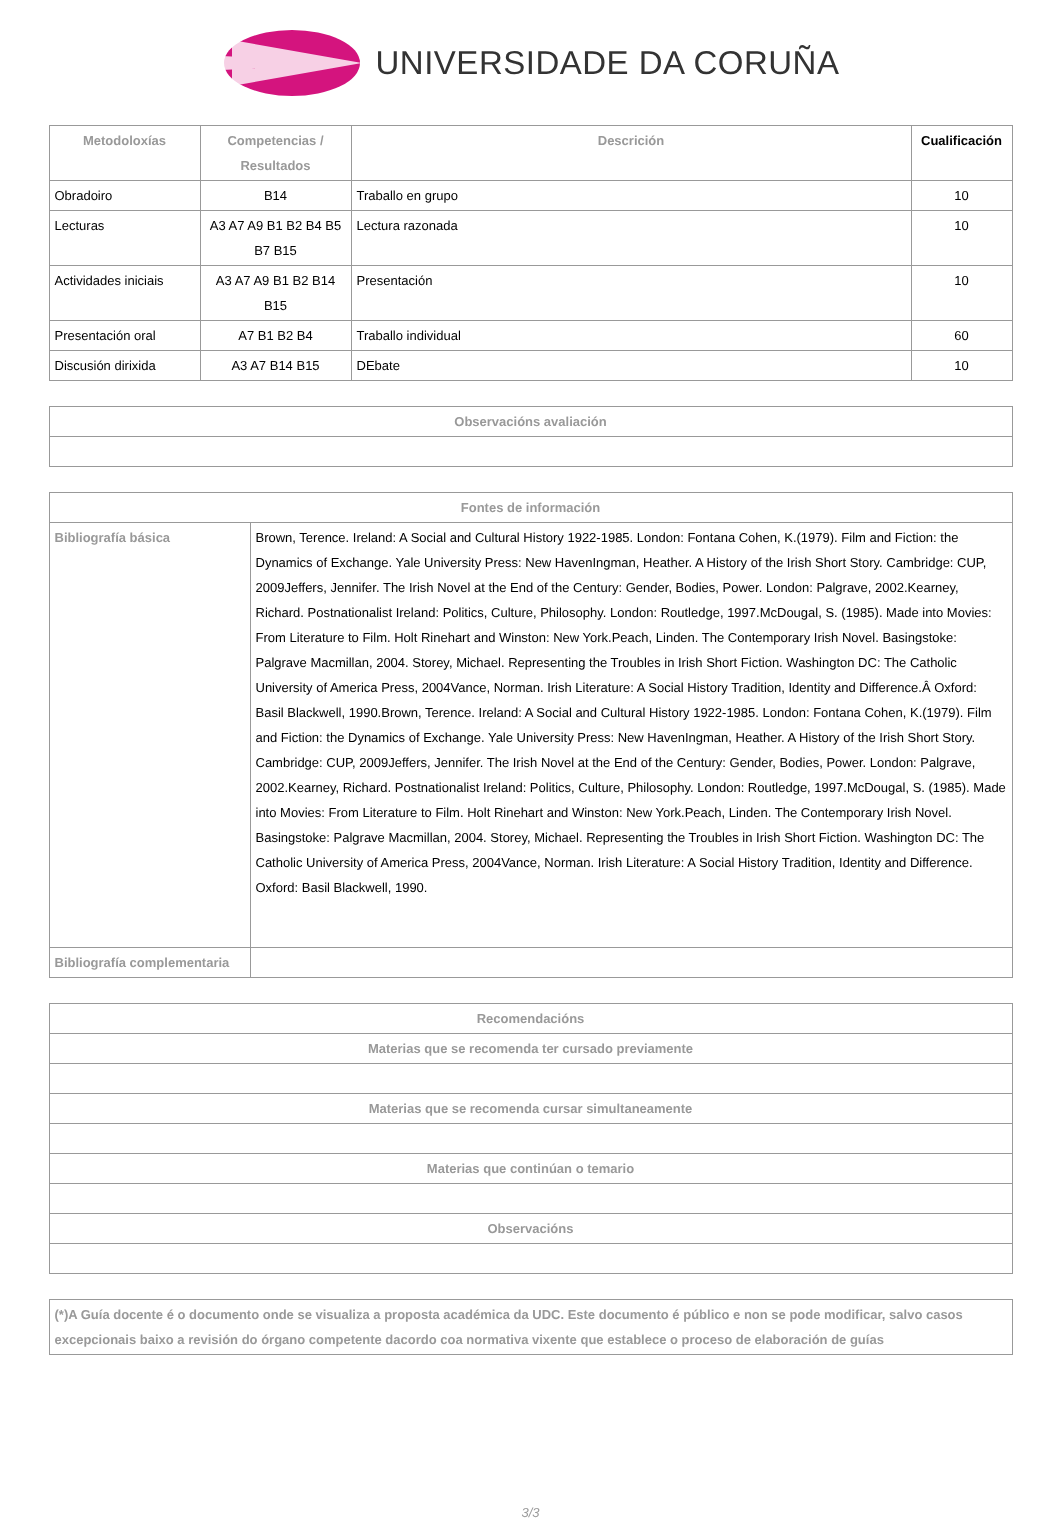UNIVERSIDADE DA CORUÑA
| Metodoloxías | Competencias / Resultados | Descrición | Cualificación |
| --- | --- | --- | --- |
| Obradoiro | B14 | Traballo en grupo | 10 |
| Lecturas | A3 A7 A9 B1 B2 B4 B5 B7 B15 | Lectura razonada | 10 |
| Actividades iniciais | A3 A7 A9 B1 B2 B14 B15 | Presentación | 10 |
| Presentación oral | A7 B1 B2 B4 | Traballo individual | 60 |
| Discusión dirixida | A3 A7 B14 B15 | DEbate | 10 |
| Observacións avaliación |
| --- |
| Fontes de información | |
| --- | --- |
| Bibliografía básica | Brown, Terence. Ireland: A Social and Cultural History 1922-1985. London: Fontana Cohen, K.(1979). Film and Fiction: the Dynamics of Exchange. Yale University Press: New HavenIngman, Heather. A History of the Irish Short Story. Cambridge: CUP, 2009Jeffers, Jennifer. The Irish Novel at the End of the Century: Gender, Bodies, Power. London: Palgrave, 2002.Kearney, Richard. Postnationalist Ireland: Politics, Culture, Philosophy. London: Routledge, 1997.McDougal, S. (1985). Made into Movies: From Literature to Film. Holt Rinehart and Winston: New York.Peach, Linden. The Contemporary Irish Novel. Basingstoke: Palgrave Macmillan, 2004. Storey, Michael. Representing the Troubles in Irish Short Fiction. Washington DC: The Catholic University of America Press, 2004Vance, Norman. Irish Literature: A Social History Tradition, Identity and Difference.Â Oxford: Basil Blackwell, 1990.Brown, Terence. Ireland: A Social and Cultural History 1922-1985. London: Fontana Cohen, K.(1979). Film and Fiction: the Dynamics of Exchange. Yale University Press: New HavenIngman, Heather. A History of the Irish Short Story. Cambridge: CUP, 2009Jeffers, Jennifer. The Irish Novel at the End of the Century: Gender, Bodies, Power. London: Palgrave, 2002.Kearney, Richard. Postnationalist Ireland: Politics, Culture, Philosophy. London: Routledge, 1997.McDougal, S. (1985). Made into Movies: From Literature to Film. Holt Rinehart and Winston: New York.Peach, Linden. The Contemporary Irish Novel. Basingstoke: Palgrave Macmillan, 2004. Storey, Michael. Representing the Troubles in Irish Short Fiction. Washington DC: The Catholic University of America Press, 2004Vance, Norman. Irish Literature: A Social History Tradition, Identity and Difference. Oxford: Basil Blackwell, 1990. |
| Bibliografía complementaria | |
| Recomendacións |
| --- |
| Materias que se recomenda ter cursado previamente |
| Materias que se recomenda cursar simultaneamente |
| Materias que continúan o temario |
| Observacións |
| (*)A Guía docente é o documento onde se visualiza a proposta académica da UDC. Este documento é público e non se pode modificar, salvo casos excepcionais baixo a revisión do órgano competente dacordo coa normativa vixente que establece o proceso de elaboración de guías |
3/3